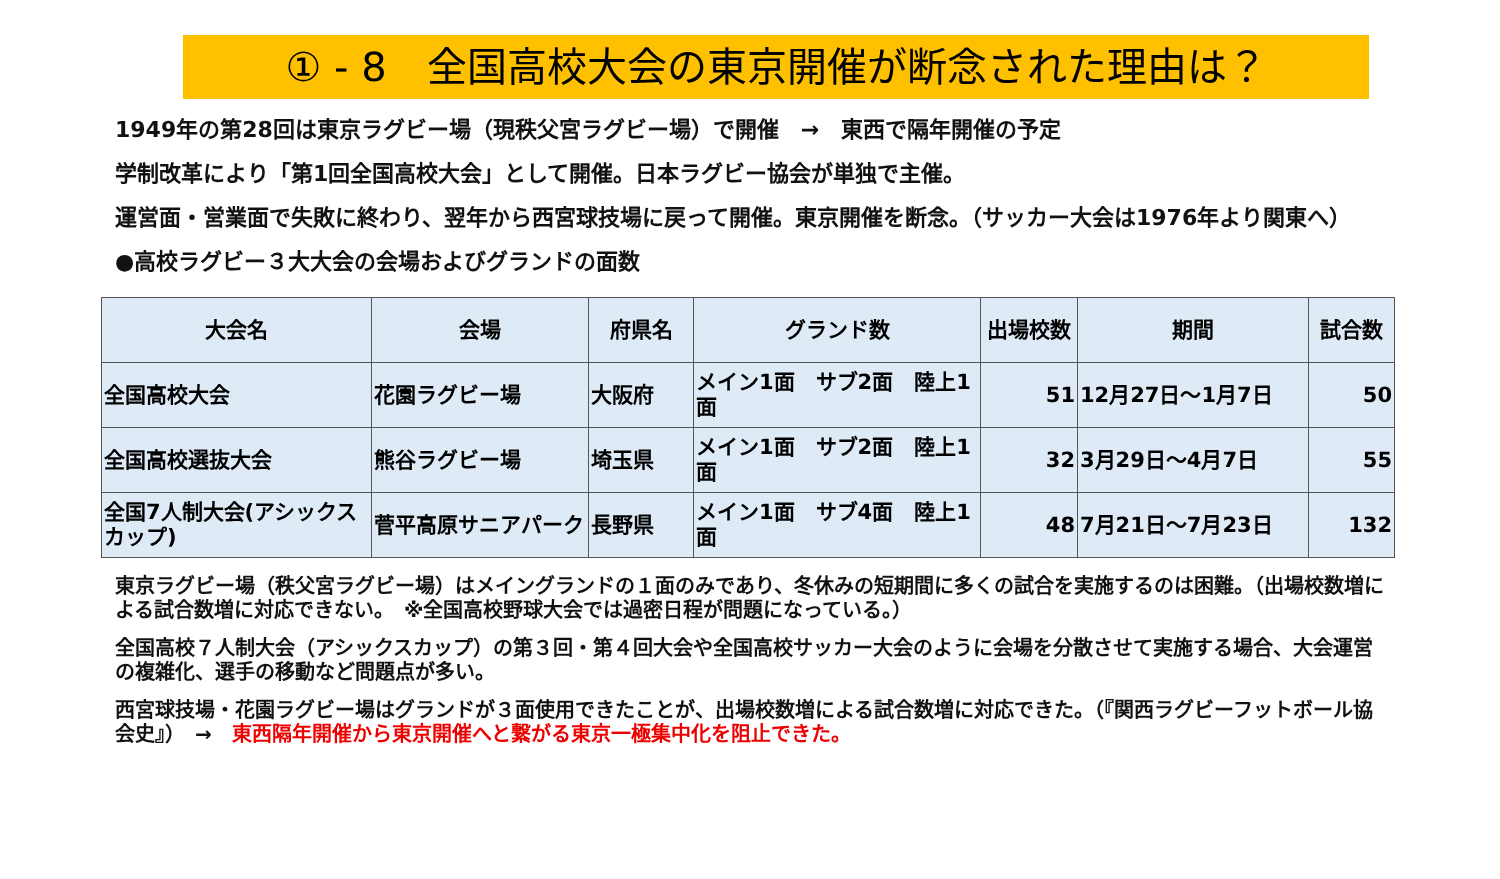① - 8　全国高校大会の東京開催が断念された理由は？
1949年の第28回は東京ラグビー場（現秩父宮ラグビー場）で開催　→　東西で隔年開催の予定
学制改革により「第1回全国高校大会」として開催。日本ラグビー協会が単独で主催。
運営面・営業面で失敗に終わり、翌年から西宮球技場に戻って開催。東京開催を断念。（サッカー大会は1976年より関東へ）
●高校ラグビー３大大会の会場およびグランドの面数
| 大会名 | 会場 | 府県名 | グランド数 | 出場校数 | 期間 | 試合数 |
| --- | --- | --- | --- | --- | --- | --- |
| 全国高校大会 | 花園ラグビー場 | 大阪府 | メイン1面 サブ2面 陸上1面 | 51 | 12月27日～1月7日 | 50 |
| 全国高校選抜大会 | 熊谷ラグビー場 | 埼玉県 | メイン1面 サブ2面 陸上1面 | 32 | 3月29日～4月7日 | 55 |
| 全国7人制大会(アシックスカップ) | 菅平高原サニアパーク | 長野県 | メイン1面 サブ4面 陸上1面 | 48 | 7月21日～7月23日 | 132 |
東京ラグビー場（秩父宮ラグビー場）はメイングランドの１面のみであり、冬休みの短期間に多くの試合を実施するのは困難。（出場校数増による試合数増に対応できない。　※全国高校野球大会では過密日程が問題になっている。）
全国高校７人制大会（アシックスカップ）の第３回・第４回大会や全国高校サッカー大会のように会場を分散させて実施する場合、大会運営の複雑化、選手の移動など問題点が多い。
西宮球技場・花園ラグビー場はグランドが３面使用できたことが、出場校数増による試合数増に対応できた。（『関西ラグビーフットボール協会史』）　→　東西隔年開催から東京開催へと繋がる東京一極集中化を阻止できた。